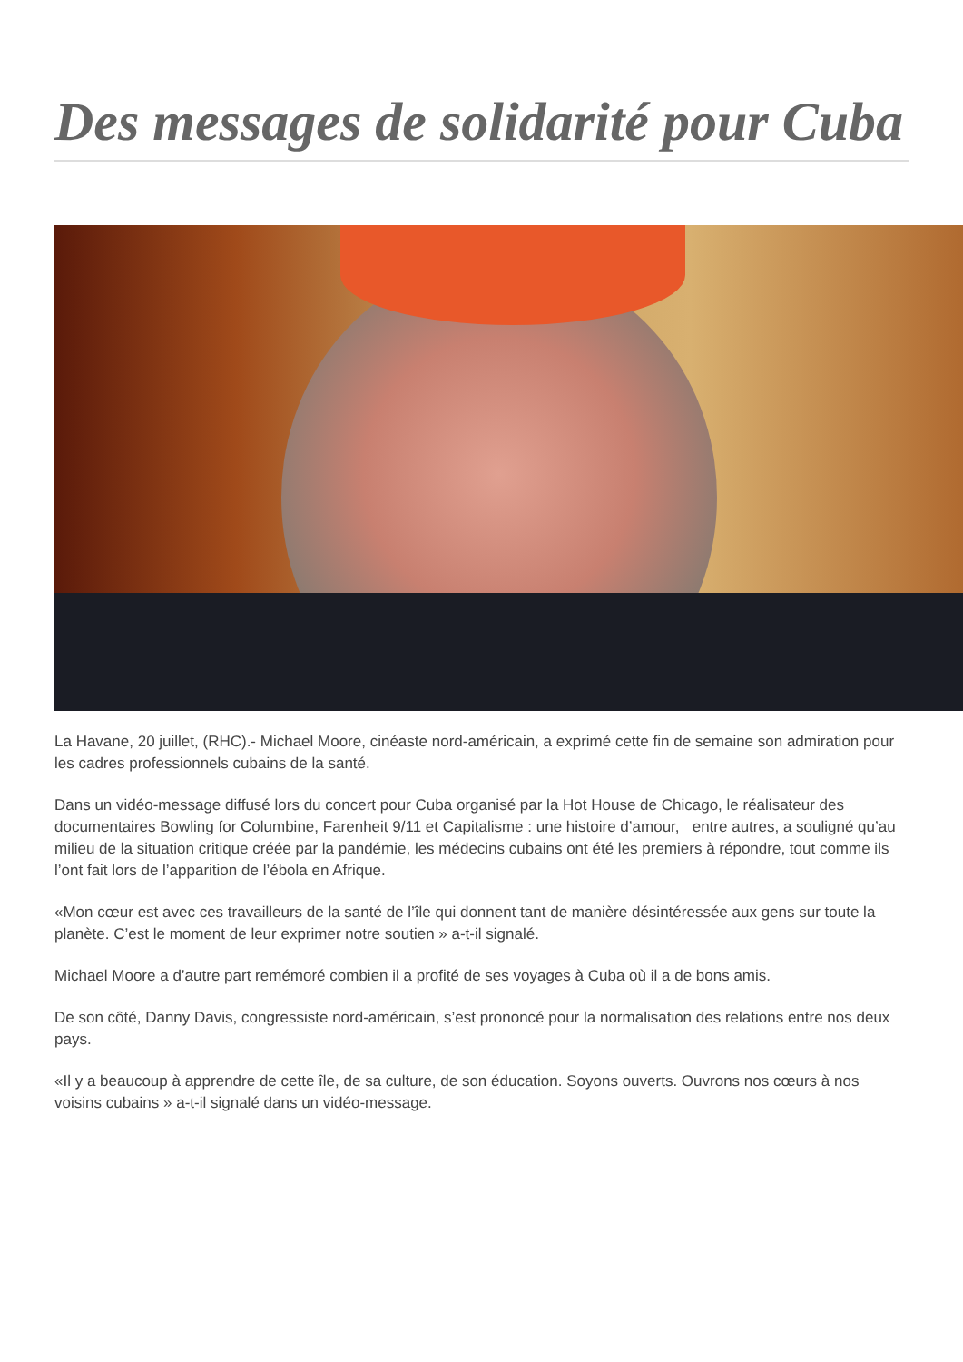Des messages de solidarité pour Cuba
La Havane, 20 juillet, (RHC).- Michael Moore, cinéaste nord-américain, a exprimé cette fin de semaine son admiration pour les cadres professionnels cubains de la santé.
Dans un vidéo-message diffusé lors du concert pour Cuba organisé par la Hot House de Chicago, le réalisateur des documentaires Bowling for Columbine, Farenheit 9/11 et Capitalisme : une histoire d’amour, entre autres, a souligné qu’au milieu de la situation critique créée par la pandémie, les médecins cubains ont été les premiers à répondre, tout comme ils l’ont fait lors de l’apparition de l’ébola en Afrique.
«Mon cœur est avec ces travailleurs de la santé de l’île qui donnent tant de manière désintéressée aux gens sur toute la planète. C’est le moment de leur exprimer notre soutien » a-t-il signalé.
Michael Moore a d’autre part remémoré combien il a profité de ses voyages à Cuba où il a de bons amis.
De son côté, Danny Davis, congressiste nord-américain, s’est prononcé pour la normalisation des relations entre nos deux pays.
«Il y a beaucoup à apprendre de cette île, de sa culture, de son éducation. Soyons ouverts. Ouvrons nos cœurs à nos voisins cubains » a-t-il signalé dans un vidéo-message.